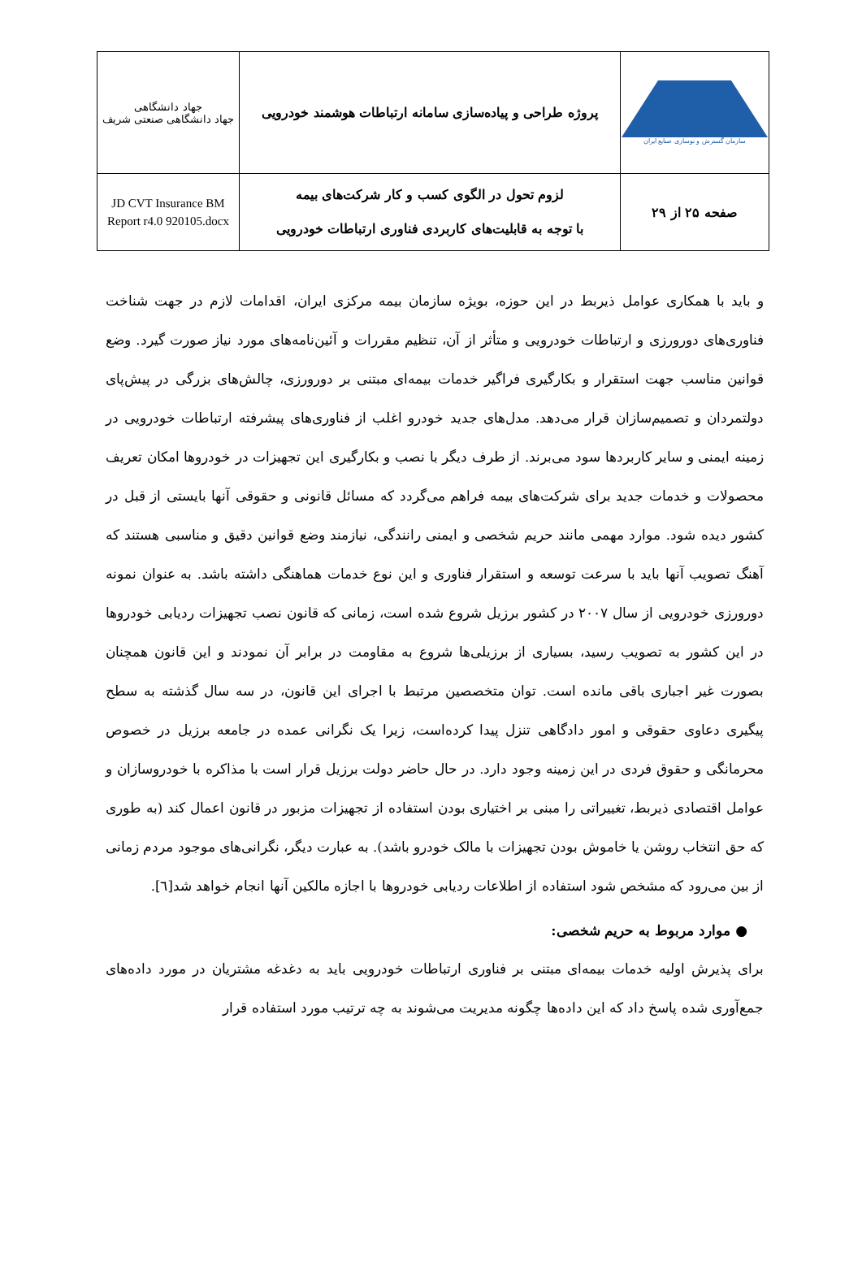| سازمان گسترش و نوسازی صنایع ایران | پروژه طراحی و پیاده‌سازی سامانه ارتباطات هوشمند خودرویی | جهاد دانشگاهی جهاد دانشگاهی صنعتی شریف |
| صفحه ۲۵ از ۲۹ | لزوم تحول در الگوی کسب و کار شرکت‌های بیمه با توجه به قابلیت‌های کاربردی فناوری ارتباطات خودرویی | JD CVT Insurance BM Report r4.0 920105.docx |
و باید با همکاری عوامل ذیربط در این حوزه، بویژه سازمان بیمه مرکزی ایران، اقدامات لازم در جهت شناخت فناوری‌های دورورزی و ارتباطات خودرویی و متأثر از آن، تنظیم مقررات و آئین‌نامه‌های مورد نیاز صورت گیرد. وضع قوانین مناسب جهت استقرار و بکارگیری فراگیر خدمات بیمه‌ای مبتنی بر دورورزی، چالش‌های بزرگی در پیش‌پای دولتمردان و تصمیم‌سازان قرار می‌دهد. مدل‌های جدید خودرو اغلب از فناوری‌های پیشرفته ارتباطات خودرویی در زمینه ایمنی و سایر کاربردها سود می‌برند. از طرف دیگر با نصب و بکارگیری این تجهیزات در خودروها امکان تعریف محصولات و خدمات جدید برای شرکت‌های بیمه فراهم می‌گردد که مسائل قانونی و حقوقی آنها بایستی از قبل در کشور دیده شود. موارد مهمی مانند حریم شخصی و ایمنی رانندگی، نیازمند وضع قوانین دقیق و مناسبی هستند که آهنگ تصویب آنها باید با سرعت توسعه و استقرار فناوری و این نوع خدمات هماهنگی داشته باشد. به عنوان نمونه دورورزی خودرویی از سال ۲۰۰۷ در کشور برزیل شروع شده است، زمانی که قانون نصب تجهیزات ردیابی خودروها در این کشور به تصویب رسید، بسیاری از برزیلی‌ها شروع به مقاومت در برابر آن نمودند و این قانون همچنان بصورت غیر اجباری باقی مانده است. توان متخصصین مرتبط با اجرای این قانون، در سه سال گذشته به سطح پیگیری دعاوی حقوقی و امور دادگاهی تنزل پیدا کرده‌است، زیرا یک نگرانی عمده در جامعه برزیل در خصوص محرمانگی و حقوق فردی در این زمینه وجود دارد. در حال حاضر دولت برزیل قرار است با مذاکره با خودروسازان و عوامل اقتصادی ذیربط، تغییراتی را مبنی بر اختیاری بودن استفاده از تجهیزات مزبور در قانون اعمال کند (به طوری که حق انتخاب روشن یا خاموش بودن تجهیزات با مالک خودرو باشد). به عبارت دیگر، نگرانی‌های موجود مردم زمانی از بین می‌رود که مشخص شود استفاده از اطلاعات ردیابی خودروها با اجازه مالکین آنها انجام خواهد شد[٦].
● موارد مربوط به حریم شخصی:
برای پذیرش اولیه خدمات بیمه‌ای مبتنی بر فناوری ارتباطات خودرویی باید به دغدغه مشتریان در مورد داده‌های جمع‌آوری شده پاسخ داد که این داده‌ها چگونه مدیریت می‌شوند به چه ترتیب مورد استفاده قرار